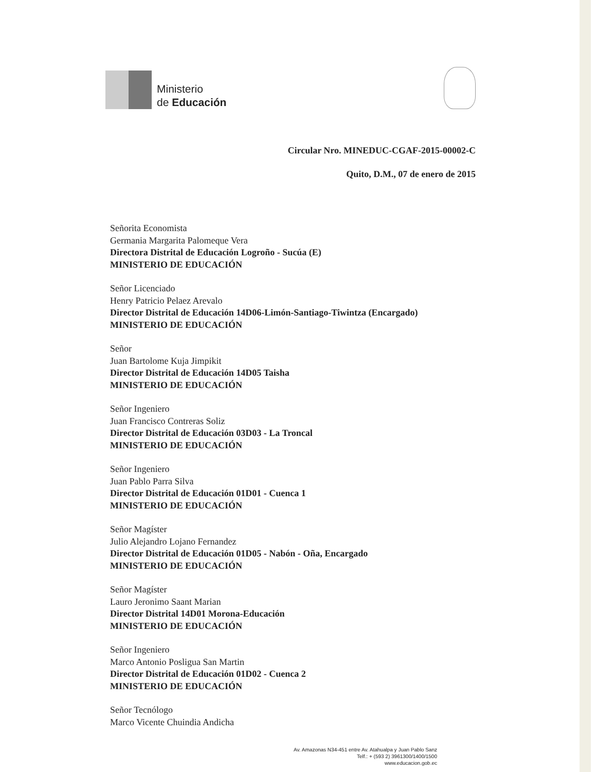Ministerio
de Educación
Circular Nro. MINEDUC-CGAF-2015-00002-C
Quito, D.M., 07 de enero de 2015
Señorita Economista
Germania Margarita Palomeque Vera
Directora Distrital de Educación Logroño - Sucúa (E)
MINISTERIO DE EDUCACIÓN
Señor Licenciado
Henry Patricio Pelaez Arevalo
Director Distrital de Educación 14D06-Limón-Santiago-Tiwintza (Encargado)
MINISTERIO DE EDUCACIÓN
Señor
Juan Bartolome Kuja Jimpikit
Director Distrital de Educación 14D05 Taisha
MINISTERIO DE EDUCACIÓN
Señor Ingeniero
Juan Francisco Contreras Soliz
Director Distrital de Educación 03D03 - La Troncal
MINISTERIO DE EDUCACIÓN
Señor Ingeniero
Juan Pablo Parra Silva
Director Distrital de Educación 01D01 - Cuenca 1
MINISTERIO DE EDUCACIÓN
Señor Magíster
Julio Alejandro Lojano Fernandez
Director Distrital de Educación 01D05 - Nabón - Oña, Encargado
MINISTERIO DE EDUCACIÓN
Señor Magíster
Lauro Jeronimo Saant Marian
Director Distrital 14D01 Morona-Educación
MINISTERIO DE EDUCACIÓN
Señor Ingeniero
Marco Antonio Posligua San Martin
Director Distrital de Educación 01D02 - Cuenca 2
MINISTERIO DE EDUCACIÓN
Señor Tecnólogo
Marco Vicente Chuindia Andicha
Av. Amazonas N34-451 entre Av. Atahualpa y Juan Pablo Sanz
Telf.: + (593 2) 3961300/1400/1500
www.educacion.gob.ec